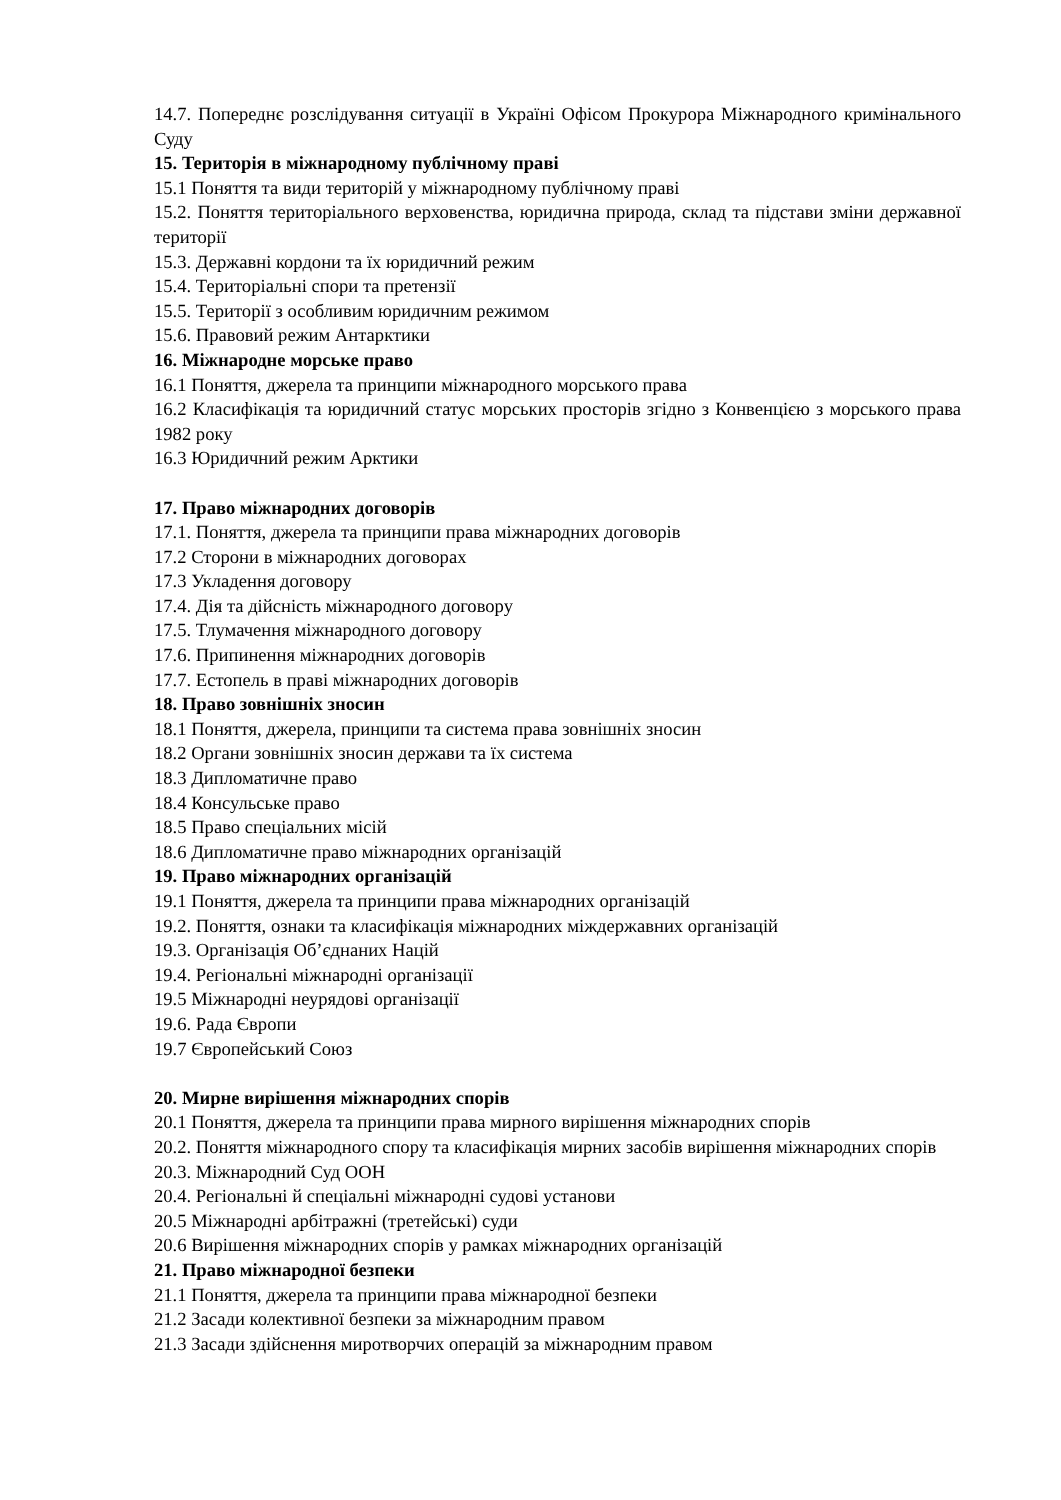14.7. Попереднє розслідування ситуації в Україні Офісом Прокурора Міжнародного кримінального Суду
15. Територія в міжнародному публічному праві
15.1 Поняття та види територій у міжнародному публічному праві
15.2. Поняття територіального верховенства, юридична природа, склад та підстави зміни державної території
15.3. Державні кордони та їх юридичний режим
15.4. Територіальні спори та претензії
15.5. Території з особливим юридичним режимом
15.6. Правовий режим Антарктики
16. Міжнародне морське право
16.1 Поняття, джерела та принципи міжнародного морського права
16.2 Класифікація та юридичний статус морських просторів згідно з Конвенцією з морського права 1982 року
16.3 Юридичний режим Арктики
17. Право міжнародних договорів
17.1. Поняття, джерела та принципи права міжнародних договорів
17.2 Сторони в міжнародних договорах
17.3 Укладення договору
17.4. Дія та дійсність міжнародного договору
17.5. Тлумачення міжнародного договору
17.6. Припинення міжнародних договорів
17.7. Естопель в праві міжнародних договорів
18. Право зовнішніх зносин
18.1 Поняття, джерела, принципи та система права зовнішніх зносин
18.2 Органи зовнішніх зносин держави та їх система
18.3 Дипломатичне право
18.4 Консульське право
18.5 Право спеціальних місій
18.6 Дипломатичне право міжнародних організацій
19. Право міжнародних організацій
19.1 Поняття, джерела та принципи права міжнародних організацій
19.2. Поняття, ознаки та класифікація міжнародних міждержавних організацій
19.3. Організація Об’єднаних Націй
19.4. Регіональні міжнародні організації
19.5 Міжнародні неурядові організації
19.6. Рада Європи
19.7 Європейський Союз
20. Мирне вирішення міжнародних спорів
20.1 Поняття, джерела та принципи права мирного вирішення міжнародних спорів
20.2. Поняття міжнародного спору та класифікація мирних засобів вирішення міжнародних спорів
20.3. Міжнародний Суд ООН
20.4. Регіональні й спеціальні міжнародні судові установи
20.5 Міжнародні арбітражні (третейські) суди
20.6 Вирішення міжнародних спорів у рамках міжнародних організацій
21. Право міжнародної безпеки
21.1 Поняття, джерела та принципи права міжнародної безпеки
21.2 Засади колективної безпеки за міжнародним правом
21.3 Засади здійснення миротворчих операцій за міжнародним правом